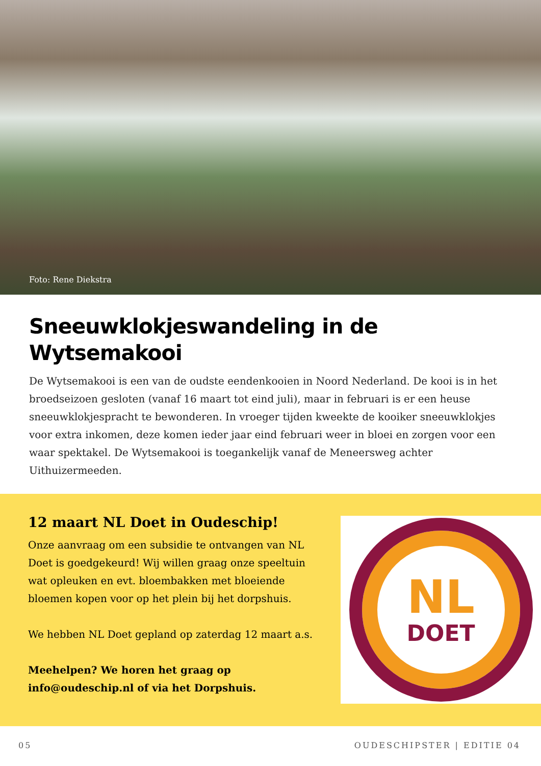Foto: Rene Diekstra
Sneeuwklokjeswandeling in de Wytsemakooi
De Wytsemakooi is een van de oudste eendenkooien in Noord Nederland. De kooi is in het broedseizoen gesloten (vanaf 16 maart tot eind juli), maar in februari is er een heuse sneeuwklokjespracht te bewonderen. In vroeger tijden kweekte de kooiker sneeuwklokjes voor extra inkomen, deze komen ieder jaar eind februari weer in bloei en zorgen voor een waar spektakel. De Wytsemakooi is toegankelijk vanaf de Meneersweg achter Uithuizermeeden.
12 maart NL Doet in Oudeschip!
Onze aanvraag om een subsidie te ontvangen van NL Doet is goedgekeurd! Wij willen graag onze speeltuin wat opleuken en evt. bloembakken met bloeiende bloemen kopen voor op het plein bij het dorpshuis.
We hebben NL Doet gepland op zaterdag 12 maart a.s.
Meehelpen? We horen het graag op info@oudeschip.nl of via het Dorpshuis.
NL
DOET
05 OUDESCHIPSTER | EDITIE 04